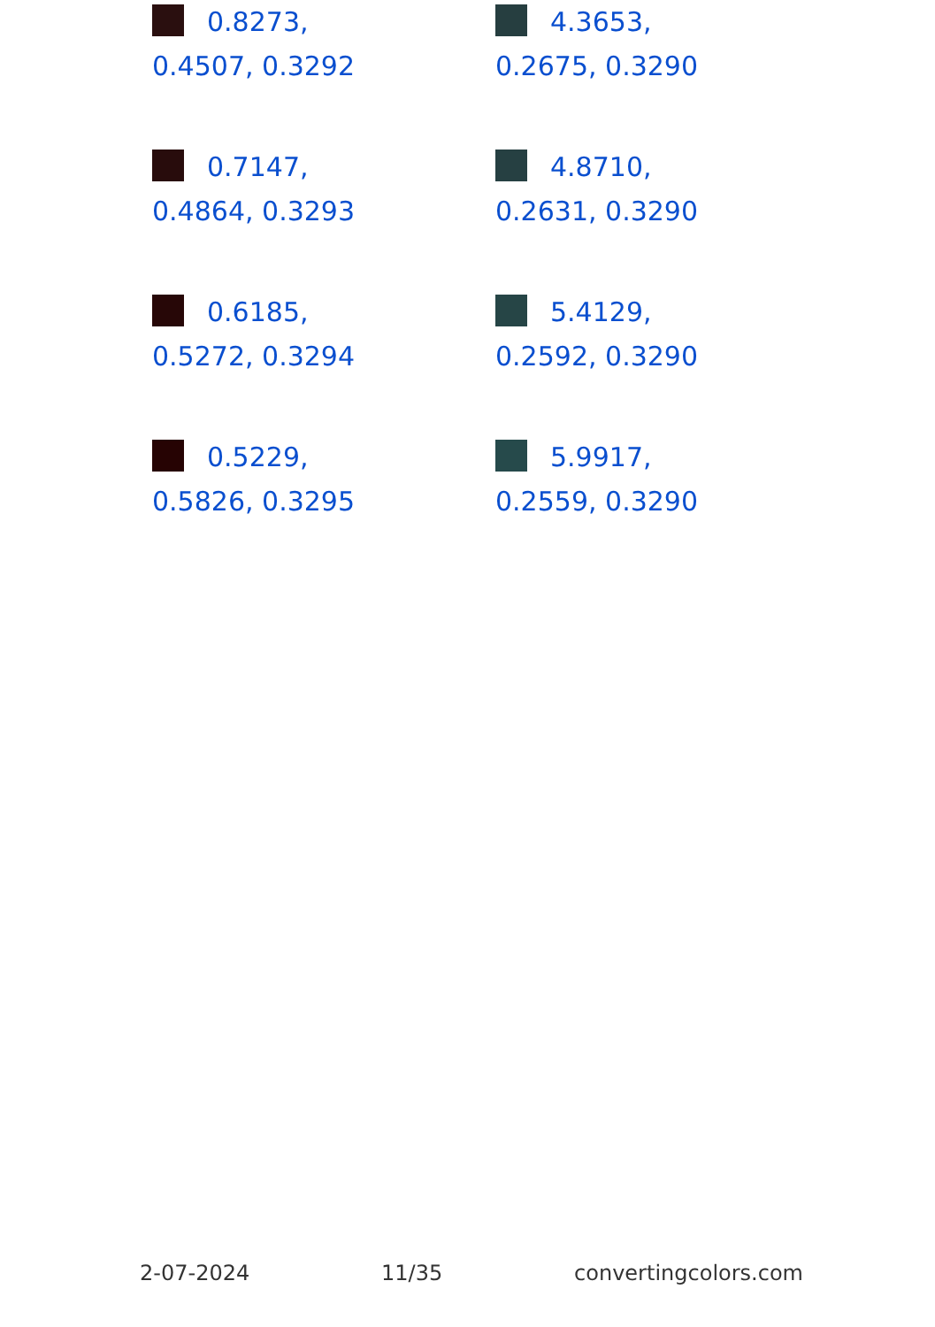0.8273, 0.4507, 0.3292
4.3653, 0.2675, 0.3290
0.7147, 0.4864, 0.3293
4.8710, 0.2631, 0.3290
0.6185, 0.5272, 0.3294
5.4129, 0.2592, 0.3290
0.5229, 0.5826, 0.3295
5.9917, 0.2559, 0.3290
2-07-2024 11/35 convertingcolors.com